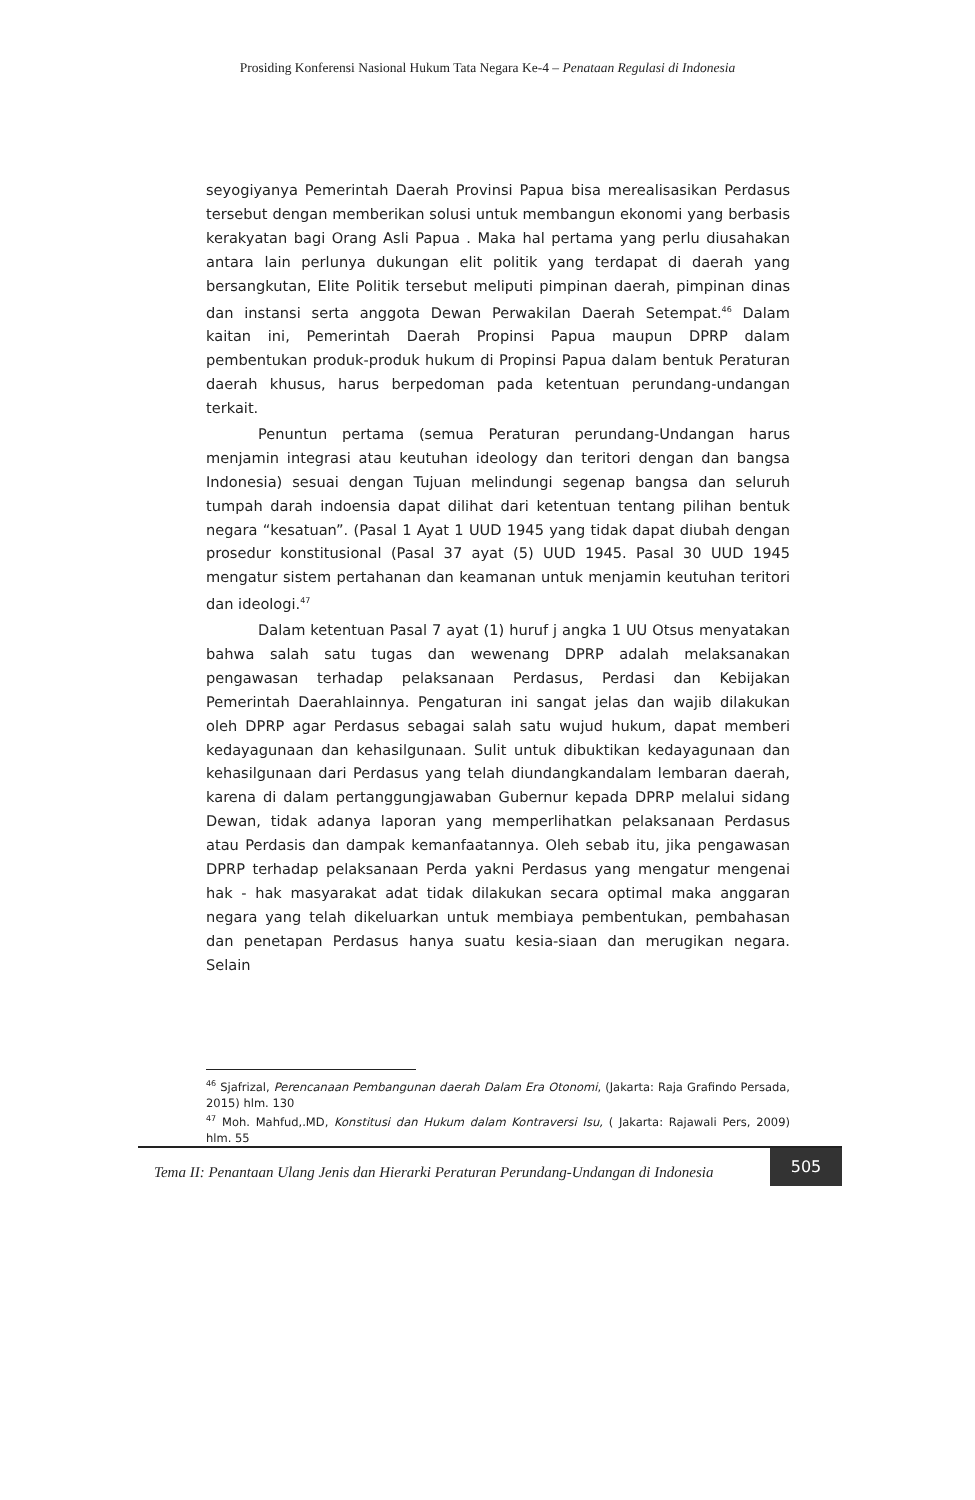Prosiding Konferensi Nasional Hukum Tata Negara Ke-4 – Penataan Regulasi di Indonesia
seyogiyanya Pemerintah Daerah Provinsi Papua bisa merealisasikan Perdasus tersebut dengan memberikan solusi untuk membangun ekonomi yang berbasis kerakyatan bagi Orang Asli Papua . Maka hal pertama yang perlu diusahakan antara lain perlunya dukungan elit politik yang terdapat di daerah yang bersangkutan, Elite Politik tersebut meliputi pimpinan daerah, pimpinan dinas dan instansi serta anggota Dewan Perwakilan Daerah Setempat.<sup>46</sup> Dalam kaitan ini, Pemerintah Daerah Propinsi Papua maupun DPRP dalam pembentukan produk-produk hukum di Propinsi Papua dalam bentuk Peraturan daerah khusus, harus berpedoman pada ketentuan perundang-undangan terkait.
Penuntun pertama (semua Peraturan perundang-Undangan harus menjamin integrasi atau keutuhan ideology dan teritori dengan dan bangsa Indonesia) sesuai dengan Tujuan melindungi segenap bangsa dan seluruh tumpah darah indoensia dapat dilihat dari ketentuan tentang pilihan bentuk negara “kesatuan”. (Pasal 1 Ayat 1 UUD 1945 yang tidak dapat diubah dengan prosedur konstitusional (Pasal 37 ayat (5) UUD 1945. Pasal 30 UUD 1945 mengatur sistem pertahanan dan keamanan untuk menjamin keutuhan teritori dan ideologi.<sup>47</sup>
Dalam ketentuan Pasal 7 ayat (1) huruf j angka 1 UU Otsus menyatakan bahwa salah satu tugas dan wewenang DPRP adalah melaksanakan pengawasan terhadap pelaksanaan Perdasus, Perdasi dan Kebijakan Pemerintah Daerahlainnya. Pengaturan ini sangat jelas dan wajib dilakukan oleh DPRP agar Perdasus sebagai salah satu wujud hukum, dapat memberi kedayagunaan dan kehasilgunaan. Sulit untuk dibuktikan kedayagunaan dan kehasilgunaan dari Perdasus yang telah diundangkandalam lembaran daerah, karena di dalam pertanggungjawaban Gubernur kepada DPRP melalui sidang Dewan, tidak adanya laporan yang memperlihatkan pelaksanaan Perdasus atau Perdasis dan dampak kemanfaatannya. Oleh sebab itu, jika pengawasan DPRP terhadap pelaksanaan Perda yakni Perdasus yang mengatur mengenai hak - hak masyarakat adat tidak dilakukan secara optimal maka anggaran negara yang telah dikeluarkan untuk membiaya pembentukan, pembahasan dan penetapan Perdasus hanya suatu kesia-siaan dan merugikan negara. Selain
<sup>46</sup> Sjafrizal, Perencanaan Pembangunan daerah Dalam Era Otonomi, (Jakarta: Raja Grafindo Persada, 2015) hlm. 130
<sup>47</sup> Moh. Mahfud,.MD, Konstitusi dan Hukum dalam Kontraversi Isu, ( Jakarta: Rajawali Pers, 2009) hlm. 55
Tema II: Penantaan Ulang Jenis dan Hierarki Peraturan Perundang-Undangan di Indonesia 505